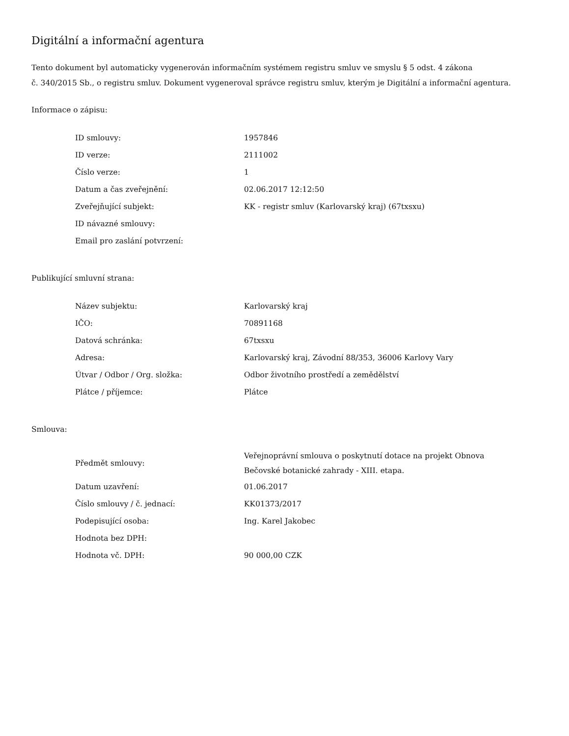Digitální a informační agentura
Tento dokument byl automaticky vygenerován informačním systémem registru smluv ve smyslu § 5 odst. 4 zákona
č. 340/2015 Sb., o registru smluv. Dokument vygeneroval správce registru smluv, kterým je Digitální a informační agentura.
Informace o zápisu:
| ID smlouvy: | 1957846 |
| ID verze: | 2111002 |
| Číslo verze: | 1 |
| Datum a čas zveřejnění: | 02.06.2017 12:12:50 |
| Zveřejňující subjekt: | KK - registr smluv (Karlovarský kraj) (67txsxu) |
| ID návazné smlouvy: | |
| Email pro zaslání potvrzení: | |
Publikující smluvní strana:
| Název subjektu: | Karlovarský kraj |
| IČO: | 70891168 |
| Datová schránka: | 67txsxu |
| Adresa: | Karlovarský kraj, Závodní 88/353, 36006 Karlovy Vary |
| Útvar / Odbor / Org. složka: | Odbor životního prostředí a zemědělství |
| Plátce / příjemce: | Plátce |
Smlouva:
| Předmět smlouvy: | Veřejnoprávní smlouva o poskytnutí dotace na projekt Obnova Bečovské botanické zahrady - XIII. etapa. |
| Datum uzavření: | 01.06.2017 |
| Číslo smlouvy / č. jednací: | KK01373/2017 |
| Podepisující osoba: | Ing. Karel Jakobec |
| Hodnota bez DPH: | |
| Hodnota vč. DPH: | 90 000,00 CZK |